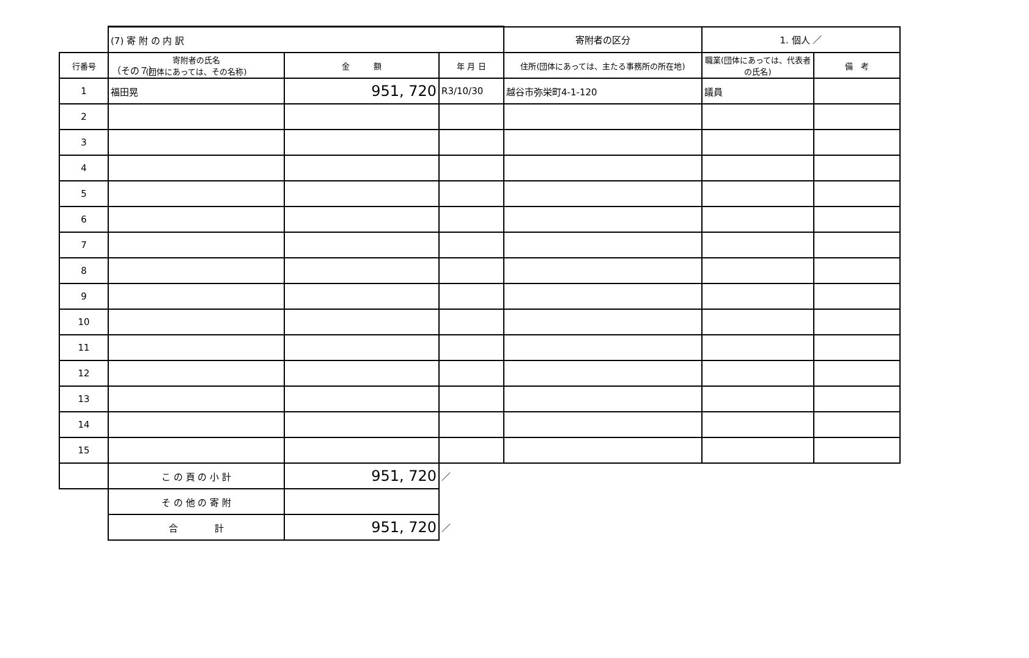（その７）
| | (7) 寄 附 の 内 訳 | | | 寄附者の区分 | 1. 個人 ／ | |
| 行番号 | 寄附者の氏名 (団体にあっては、その名称) | 金 額 | 年 月 日 | 住所(団体にあっては、主たる事務所の所在地) | 職業(団体にあっては、代表者の氏名) | 備 考 |
| 1 | 福田晃 | 951, 720 | R3/10/30 | 越谷市弥栄町4-1-120 | 議員 | |
| 2 | | | | | | |
| 3 | | | | | | |
| 4 | | | | | | |
| 5 | | | | | | |
| 6 | | | | | | |
| 7 | | | | | | |
| 8 | | | | | | |
| 9 | | | | | | |
| 10 | | | | | | |
| 11 | | | | | | |
| 12 | | | | | | |
| 13 | | | | | | |
| 14 | | | | | | |
| 15 | | | | | | |
| | こ の 頁 の 小 計 | 951, 720 | ／ | | | |
| | そ の 他 の 寄 附 | | | | | |
| | 合 計 | 951, 720 | ／ | | | |